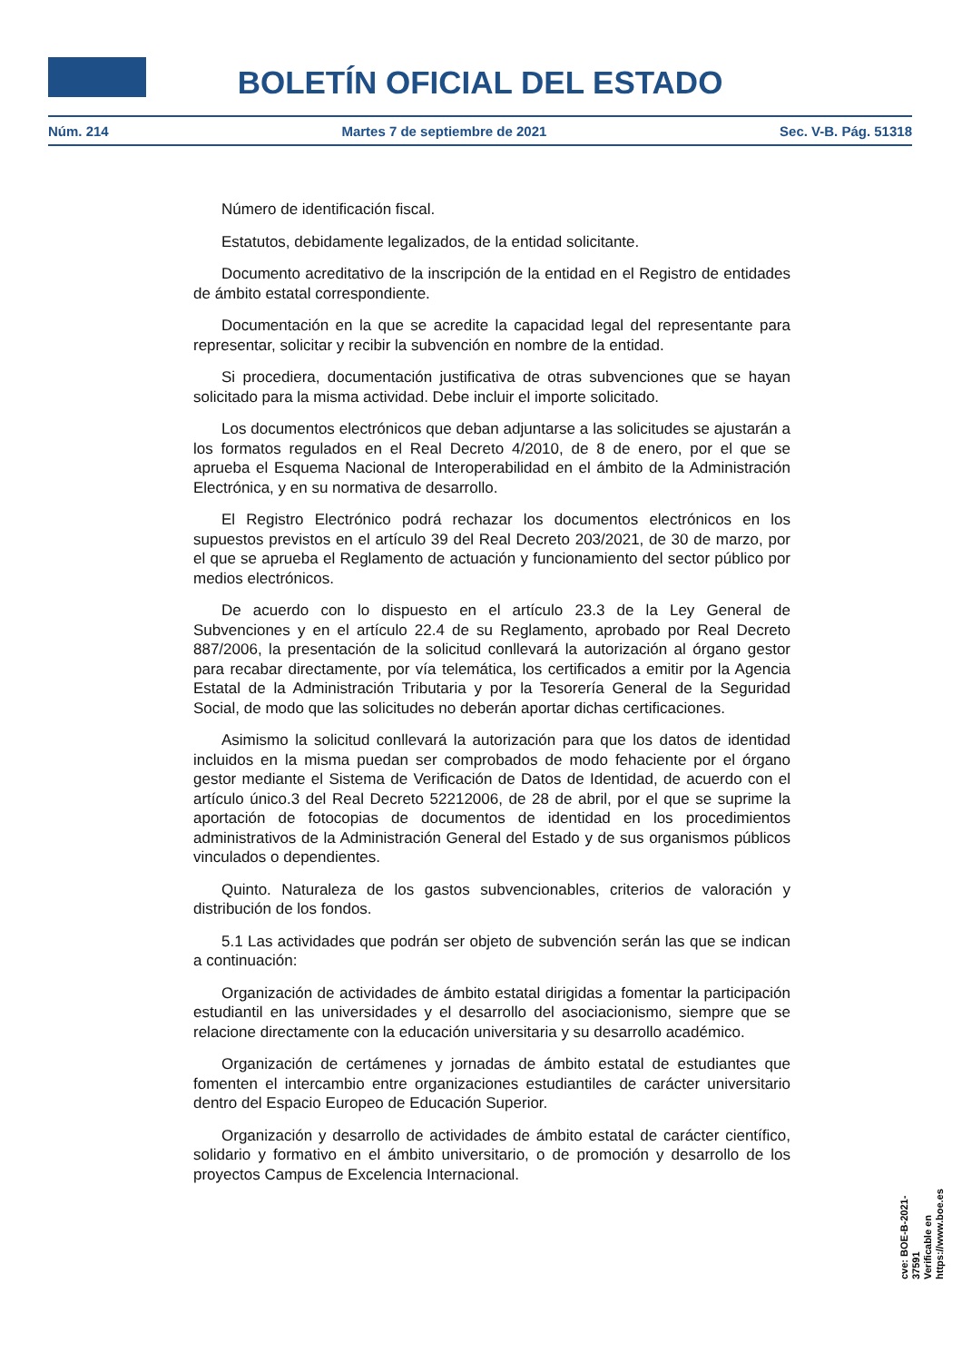BOLETÍN OFICIAL DEL ESTADO
Núm. 214 Martes 7 de septiembre de 2021 Sec. V-B. Pág. 51318
Número de identificación fiscal.
Estatutos, debidamente legalizados, de la entidad solicitante.
Documento acreditativo de la inscripción de la entidad en el Registro de entidades de ámbito estatal correspondiente.
Documentación en la que se acredite la capacidad legal del representante para representar, solicitar y recibir la subvención en nombre de la entidad.
Si procediera, documentación justificativa de otras subvenciones que se hayan solicitado para la misma actividad. Debe incluir el importe solicitado.
Los documentos electrónicos que deban adjuntarse a las solicitudes se ajustarán a los formatos regulados en el Real Decreto 4/2010, de 8 de enero, por el que se aprueba el Esquema Nacional de Interoperabilidad en el ámbito de la Administración Electrónica, y en su normativa de desarrollo.
El Registro Electrónico podrá rechazar los documentos electrónicos en los supuestos previstos en el artículo 39 del Real Decreto 203/2021, de 30 de marzo, por el que se aprueba el Reglamento de actuación y funcionamiento del sector público por medios electrónicos.
De acuerdo con lo dispuesto en el artículo 23.3 de la Ley General de Subvenciones y en el artículo 22.4 de su Reglamento, aprobado por Real Decreto 887/2006, la presentación de la solicitud conllevará la autorización al órgano gestor para recabar directamente, por vía telemática, los certificados a emitir por la Agencia Estatal de la Administración Tributaria y por la Tesorería General de la Seguridad Social, de modo que las solicitudes no deberán aportar dichas certificaciones.
Asimismo la solicitud conllevará la autorización para que los datos de identidad incluidos en la misma puedan ser comprobados de modo fehaciente por el órgano gestor mediante el Sistema de Verificación de Datos de Identidad, de acuerdo con el artículo único.3 del Real Decreto 52212006, de 28 de abril, por el que se suprime la aportación de fotocopias de documentos de identidad en los procedimientos administrativos de la Administración General del Estado y de sus organismos públicos vinculados o dependientes.
Quinto. Naturaleza de los gastos subvencionables, criterios de valoración y distribución de los fondos.
5.1 Las actividades que podrán ser objeto de subvención serán las que se indican a continuación:
Organización de actividades de ámbito estatal dirigidas a fomentar la participación estudiantil en las universidades y el desarrollo del asociacionismo, siempre que se relacione directamente con la educación universitaria y su desarrollo académico.
Organización de certámenes y jornadas de ámbito estatal de estudiantes que fomenten el intercambio entre organizaciones estudiantiles de carácter universitario dentro del Espacio Europeo de Educación Superior.
Organización y desarrollo de actividades de ámbito estatal de carácter científico, solidario y formativo en el ámbito universitario, o de promoción y desarrollo de los proyectos Campus de Excelencia Internacional.
cve: BOE-B-2021-37591
Verificable en https://www.boe.es